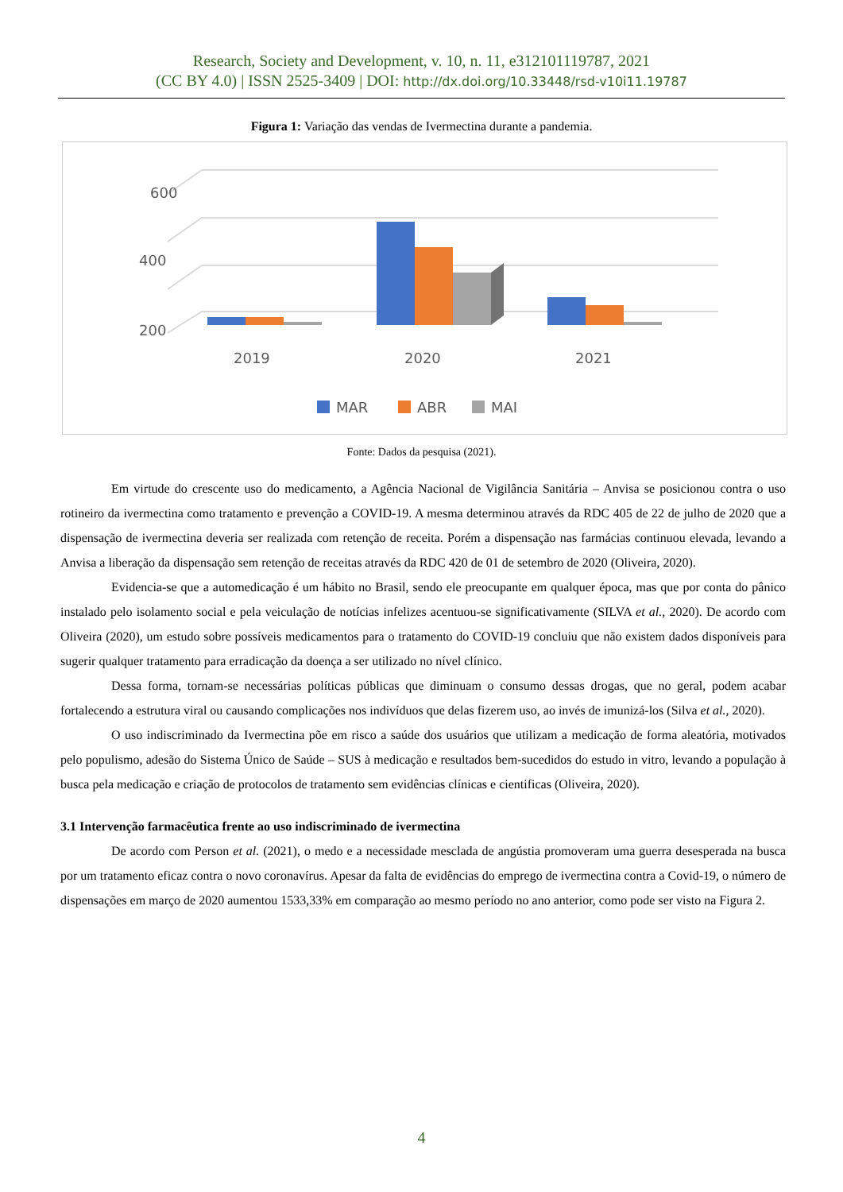Research, Society and Development, v. 10, n. 11, e312101119787, 2021
(CC BY 4.0) | ISSN 2525-3409 | DOI: http://dx.doi.org/10.33448/rsd-v10i11.19787
Figura 1: Variação das vendas de Ivermectina durante a pandemia.
600
400
200
2019
2020
2021
MAR
ABR
MAI
Fonte: Dados da pesquisa (2021).
Em virtude do crescente uso do medicamento, a Agência Nacional de Vigilância Sanitária – Anvisa se posicionou contra o uso rotineiro da ivermectina como tratamento e prevenção a COVID-19. A mesma determinou através da RDC 405 de 22 de julho de 2020 que a dispensação de ivermectina deveria ser realizada com retenção de receita. Porém a dispensação nas farmácias continuou elevada, levando a Anvisa a liberação da dispensação sem retenção de receitas através da RDC 420 de 01 de setembro de 2020 (Oliveira, 2020).
Evidencia-se que a automedicação é um hábito no Brasil, sendo ele preocupante em qualquer época, mas que por conta do pânico instalado pelo isolamento social e pela veiculação de notícias infelizes acentuou-se significativamente (SILVA et al., 2020). De acordo com Oliveira (2020), um estudo sobre possíveis medicamentos para o tratamento do COVID-19 concluiu que não existem dados disponíveis para sugerir qualquer tratamento para erradicação da doença a ser utilizado no nível clínico.
Dessa forma, tornam-se necessárias políticas públicas que diminuam o consumo dessas drogas, que no geral, podem acabar fortalecendo a estrutura viral ou causando complicações nos indivíduos que delas fizerem uso, ao invés de imunizá-los (Silva et al., 2020).
O uso indiscriminado da Ivermectina põe em risco a saúde dos usuários que utilizam a medicação de forma aleatória, motivados pelo populismo, adesão do Sistema Único de Saúde – SUS à medicação e resultados bem-sucedidos do estudo in vitro, levando a população à busca pela medicação e criação de protocolos de tratamento sem evidências clínicas e cientificas (Oliveira, 2020).
3.1 Intervenção farmacêutica frente ao uso indiscriminado de ivermectina
De acordo com Person et al. (2021), o medo e a necessidade mesclada de angústia promoveram uma guerra desesperada na busca por um tratamento eficaz contra o novo coronavírus. Apesar da falta de evidências do emprego de ivermectina contra a Covid-19, o número de dispensações em março de 2020 aumentou 1533,33% em comparação ao mesmo período no ano anterior, como pode ser visto na Figura 2.
4